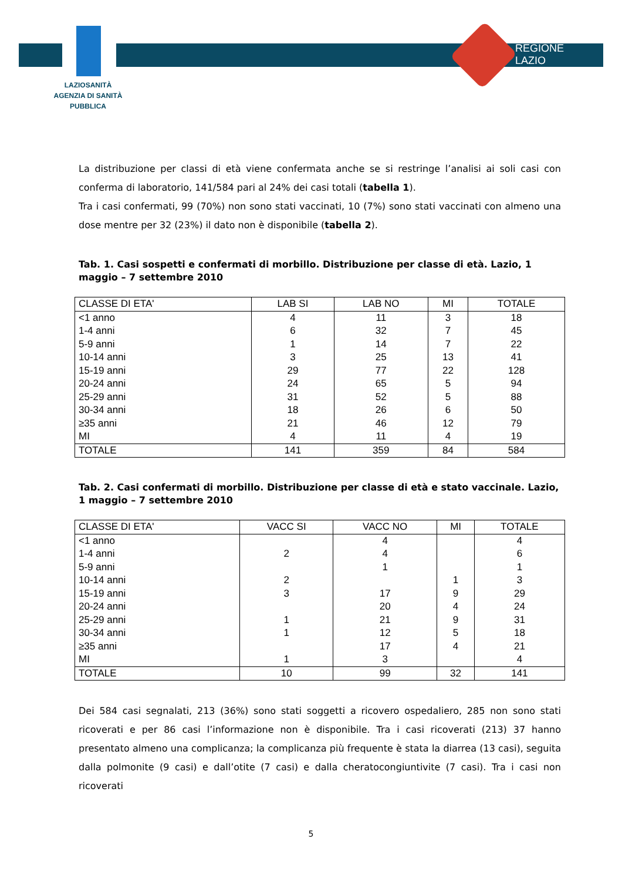REGIONE
LAZIO
LAZIOSANITÀ
AGENZIA DI SANITÀ PUBBLICA
La distribuzione per classi di età viene confermata anche se si restringe l’analisi ai soli casi con conferma di laboratorio, 141/584 pari al 24% dei casi totali (tabella 1).
Tra i casi confermati, 99 (70%) non sono stati vaccinati, 10 (7%) sono stati vaccinati con almeno una dose mentre per 32 (23%) il dato non è disponibile (tabella 2).
Tab. 1. Casi sospetti e confermati di morbillo. Distribuzione per classe di età. Lazio, 1 maggio – 7 settembre 2010
| CLASSE DI ETA' | LAB SI | LAB NO | MI | TOTALE |
| --- | --- | --- | --- | --- |
| <1 anno | 4 | 11 | 3 | 18 |
| 1-4 anni | 6 | 32 | 7 | 45 |
| 5-9 anni | 1 | 14 | 7 | 22 |
| 10-14 anni | 3 | 25 | 13 | 41 |
| 15-19 anni | 29 | 77 | 22 | 128 |
| 20-24 anni | 24 | 65 | 5 | 94 |
| 25-29 anni | 31 | 52 | 5 | 88 |
| 30-34 anni | 18 | 26 | 6 | 50 |
| ≥35 anni | 21 | 46 | 12 | 79 |
| MI | 4 | 11 | 4 | 19 |
| TOTALE | 141 | 359 | 84 | 584 |
Tab. 2. Casi confermati di morbillo. Distribuzione per classe di età e stato vaccinale. Lazio, 1 maggio – 7 settembre 2010
| CLASSE DI ETA' | VACC SI | VACC NO | MI | TOTALE |
| --- | --- | --- | --- | --- |
| <1 anno | | 4 | | 4 |
| 1-4 anni | 2 | 4 | | 6 |
| 5-9 anni | | 1 | | 1 |
| 10-14 anni | 2 | | 1 | 3 |
| 15-19 anni | 3 | 17 | 9 | 29 |
| 20-24 anni | | 20 | 4 | 24 |
| 25-29 anni | 1 | 21 | 9 | 31 |
| 30-34 anni | 1 | 12 | 5 | 18 |
| ≥35 anni | | 17 | 4 | 21 |
| MI | 1 | 3 | | 4 |
| TOTALE | 10 | 99 | 32 | 141 |
Dei 584 casi segnalati, 213 (36%) sono stati soggetti a ricovero ospedaliero, 285 non sono stati ricoverati e per 86 casi l’informazione non è disponibile. Tra i casi ricoverati (213) 37 hanno presentato almeno una complicanza; la complicanza più frequente è stata la diarrea (13 casi), seguita dalla polmonite (9 casi) e dall’otite (7 casi) e dalla cheratocongiuntivite (7 casi). Tra i casi non ricoverati
5